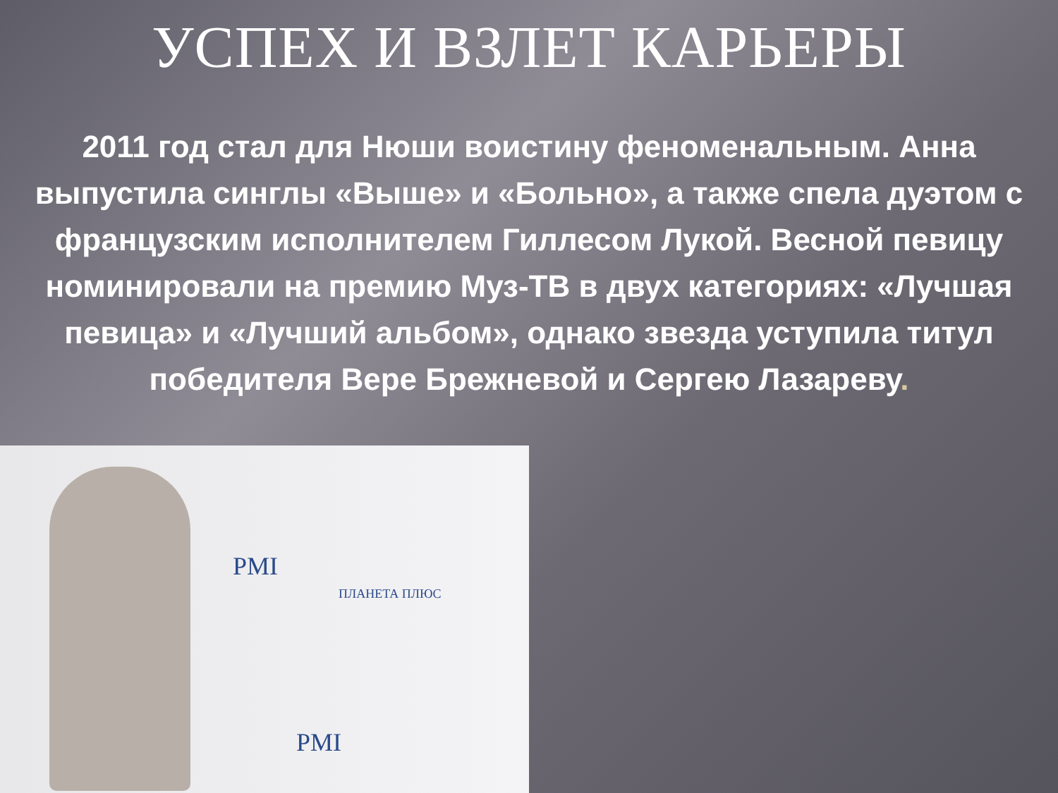УСПЕХ И ВЗЛЕТ КАРЬЕРЫ
2011 год стал для Нюши воистину феноменальным. Анна выпустила синглы «Выше» и «Больно», а также спела дуэтом с французским исполнителем Гиллесом Лукой. Весной певицу номинировали на премию Муз-ТВ в двух категориях: «Лучшая певица» и «Лучший альбом», однако звезда уступила титул победителя Вере Брежневой и Сергею Лазареву.
PMI
PMI
ПЛАНЕТА ПЛЮС